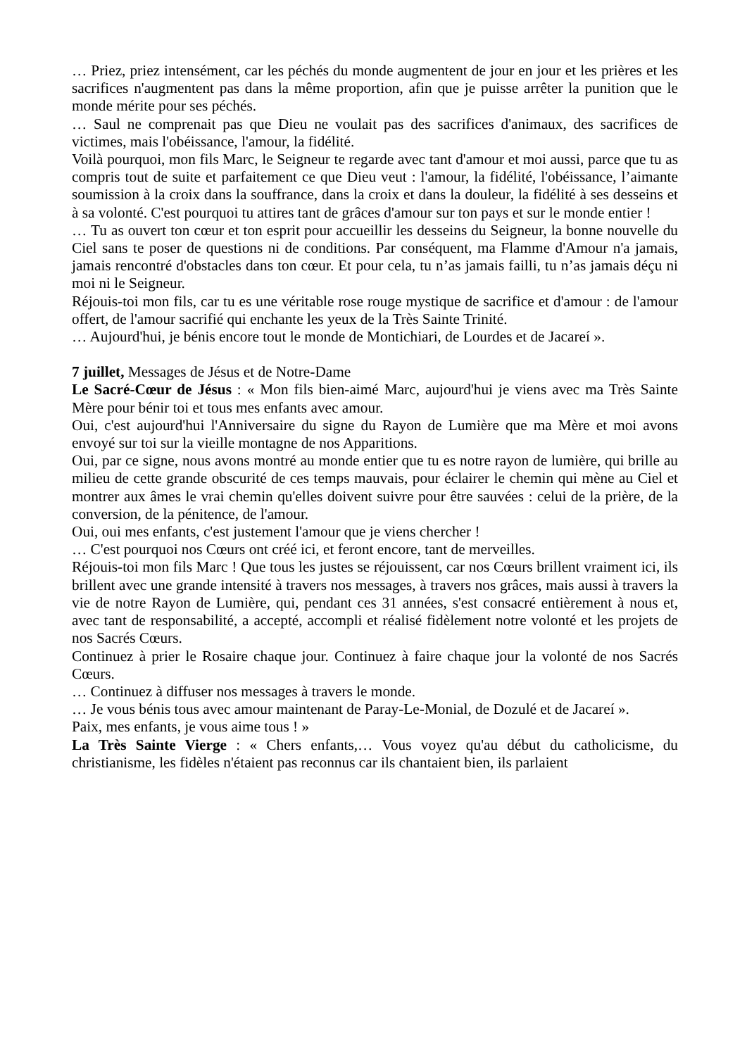… Priez, priez intensément, car les péchés du monde augmentent de jour en jour et les prières et les sacrifices n'augmentent pas dans la même proportion, afin que je puisse arrêter la punition que le monde mérite pour ses péchés.
… Saul ne comprenait pas que Dieu ne voulait pas des sacrifices d'animaux, des sacrifices de victimes, mais l'obéissance, l'amour, la fidélité.
Voilà pourquoi, mon fils Marc, le Seigneur te regarde avec tant d'amour et moi aussi, parce que tu as compris tout de suite et parfaitement ce que Dieu veut : l'amour, la fidélité, l'obéissance, l’aimante soumission à la croix dans la souffrance, dans la croix et dans la douleur, la fidélité à ses desseins et à sa volonté. C'est pourquoi tu attires tant de grâces d'amour sur ton pays et sur le monde entier !
… Tu as ouvert ton cœur et ton esprit pour accueillir les desseins du Seigneur, la bonne nouvelle du Ciel sans te poser de questions ni de conditions. Par conséquent, ma Flamme d'Amour n'a jamais, jamais rencontré d'obstacles dans ton cœur. Et pour cela, tu n’as jamais failli, tu n’as jamais déçu ni moi ni le Seigneur.
Réjouis-toi mon fils, car tu es une véritable rose rouge mystique de sacrifice et d'amour : de l'amour offert, de l'amour sacrifié qui enchante les yeux de la Très Sainte Trinité.
… Aujourd'hui, je bénis encore tout le monde de Montichiari, de Lourdes et de Jacareí ».
7 juillet, Messages de Jésus et de Notre-Dame
Le Sacré-Cœur de Jésus : « Mon fils bien-aimé Marc, aujourd'hui je viens avec ma Très Sainte Mère pour bénir toi et tous mes enfants avec amour.
Oui, c'est aujourd'hui l'Anniversaire du signe du Rayon de Lumière que ma Mère et moi avons envoyé sur toi sur la vieille montagne de nos Apparitions.
Oui, par ce signe, nous avons montré au monde entier que tu es notre rayon de lumière, qui brille au milieu de cette grande obscurité de ces temps mauvais, pour éclairer le chemin qui mène au Ciel et montrer aux âmes le vrai chemin qu'elles doivent suivre pour être sauvées : celui de la prière, de la conversion, de la pénitence, de l'amour.
Oui, oui mes enfants, c'est justement l'amour que je viens chercher !
… C'est pourquoi nos Cœurs ont créé ici, et feront encore, tant de merveilles.
Réjouis-toi mon fils Marc ! Que tous les justes se réjouissent, car nos Cœurs brillent vraiment ici, ils brillent avec une grande intensité à travers nos messages, à travers nos grâces, mais aussi à travers la vie de notre Rayon de Lumière, qui, pendant ces 31 années, s'est consacré entièrement à nous et, avec tant de responsabilité, a accepté, accompli et réalisé fidèlement notre volonté et les projets de nos Sacrés Cœurs.
Continuez à prier le Rosaire chaque jour. Continuez à faire chaque jour la volonté de nos Sacrés Cœurs.
… Continuez à diffuser nos messages à travers le monde.
… Je vous bénis tous avec amour maintenant de Paray-Le-Monial, de Dozulé et de Jacareí ».
Paix, mes enfants, je vous aime tous ! »
La Très Sainte Vierge : « Chers enfants,… Vous voyez qu'au début du catholicisme, du christianisme, les fidèles n'étaient pas reconnus car ils chantaient bien, ils parlaient